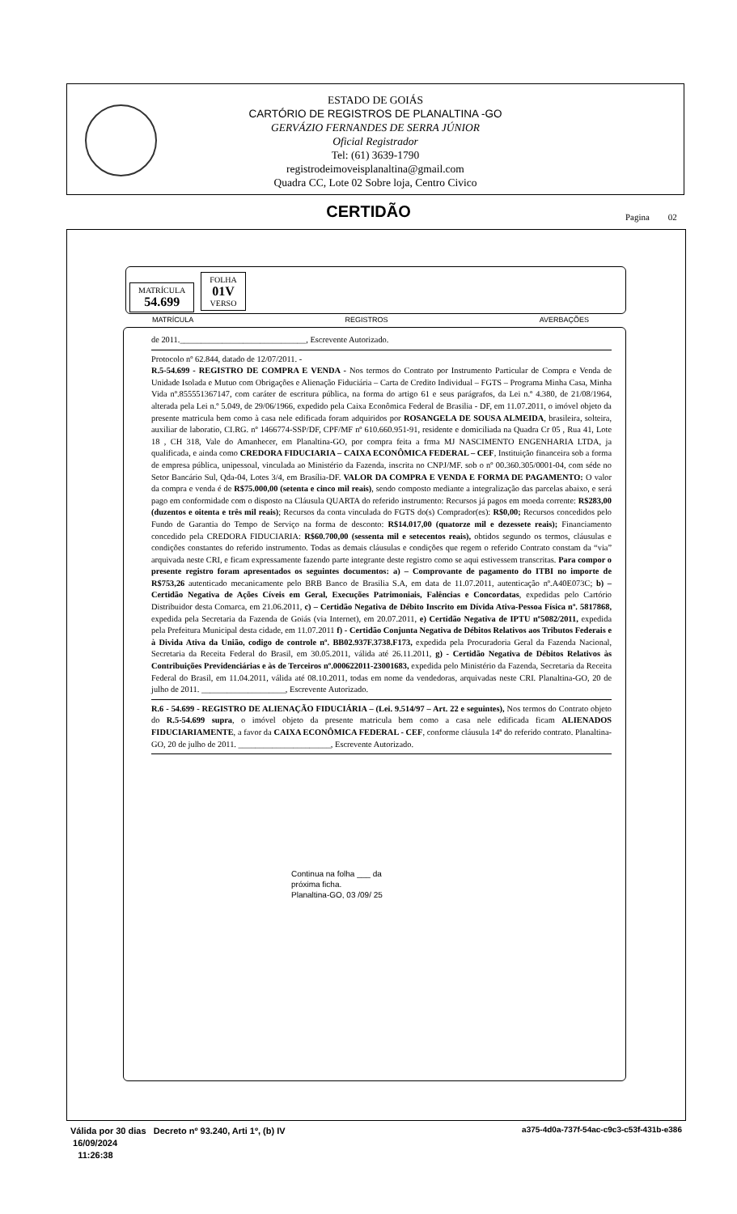ESTADO DE GOIÁS
CARTÓRIO DE REGISTROS DE PLANALTINA -GO
GERVÁZIO FERNANDES DE SERRA JÚNIOR
Oficial Registrador
Tel: (61) 3639-1790
registrodeimoveisplanaltina@gmail.com
Quadra CC, Lote 02 Sobre loja, Centro Civico
CERTIDÃO Pagina 02
MATRÍCULA
54.699 FOLHA
01V
VERSO
MATRÍCULA REGISTROS AVERBAÇÕES
de 2011.______________________________, Escrevente Autorizado.
Protocolo nº 62.844, datado de 12/07/2011. -
R.5-54.699 - REGISTRO DE COMPRA E VENDA - Nos termos do Contrato por Instrumento Particular de Compra e Venda de Unidade Isolada e Mutuo com Obrigações e Alienação Fiduciária – Carta de Credito Individual – FGTS – Programa Minha Casa, Minha Vida nº.855551367147, com caráter de escritura pública, na forma do artigo 61 e seus parágrafos, da Lei n.º 4.380, de 21/08/1964, alterada pela Lei n.º 5.049, de 29/06/1966, expedido pela Caixa Econômica Federal de Brasilia - DF, em 11.07.2011, o imóvel objeto da presente matricula bem como à casa nele edificada foram adquiridos por ROSANGELA DE SOUSA ALMEIDA, brasileira, solteira, auxiliar de laboratio, CI.RG. nº 1466774-SSP/DF, CPF/MF nº 610.660.951-91, residente e domiciliada na Quadra Cr 05 , Rua 41, Lote 18 , CH 318, Vale do Amanhecer, em Planaltina-GO, por compra feita a frma MJ NASCIMENTO ENGENHARIA LTDA, ja qualificada, e ainda como CREDORA FIDUCIARIA – CAIXA ECONÔMICA FEDERAL – CEF, Instituição financeira sob a forma de empresa pública, unipessoal, vinculada ao Ministério da Fazenda, inscrita no CNPJ/MF. sob o nº 00.360.305/0001-04, com séde no Setor Bancário Sul, Qda-04, Lotes 3/4, em Brasília-DF. VALOR DA COMPRA E VENDA E FORMA DE PAGAMENTO: O valor da compra e venda é de R$75.000,00 (setenta e cinco mil reais), sendo composto mediante a integralização das parcelas abaixo, e será pago em conformidade com o disposto na Cláusula QUARTA do referido instrumento: Recursos já pagos em moeda corrente: R$283,00 (duzentos e oitenta e três mil reais); Recursos da conta vinculada do FGTS do(s) Comprador(es): R$0,00; Recursos concedidos pelo Fundo de Garantia do Tempo de Serviço na forma de desconto: R$14.017,00 (quatorze mil e dezessete reais); Financiamento concedido pela CREDORA FIDUCIARIA: R$60.700,00 (sessenta mil e setecentos reais), obtidos segundo os termos, cláusulas e condições constantes do referido instrumento. Todas as demais cláusulas e condições que regem o referido Contrato constam da “via” arquivada neste CRI, e ficam expressamente fazendo parte integrante deste registro como se aqui estivessem transcritas. Para compor o presente registro foram apresentados os seguintes documentos: a) – Comprovante de pagamento do ITBI no importe de R$753,26 autenticado mecanicamente pelo BRB Banco de Brasilia S.A, em data de 11.07.2011, autenticação nº.A40E073C; b) – Certidão Negativa de Ações Cíveis em Geral, Execuções Patrimoniais, Falências e Concordatas, expedidas pelo Cartório Distribuidor desta Comarca, em 21.06.2011, c) – Certidão Negativa de Débito Inscrito em Dívida Ativa-Pessoa Física nº. 5817868, expedida pela Secretaria da Fazenda de Goiás (via Internet), em 20.07.2011, e) Certidão Negativa de IPTU nº5082/2011, expedida pela Prefeitura Municipal desta cidade, em 11.07.2011 f) - Certidão Conjunta Negativa de Débitos Relativos aos Tributos Federais e à Divida Ativa da União, codigo de controle nº. BB02.937F.3738.F173, expedida pela Procuradoria Geral da Fazenda Nacional, Secretaria da Receita Federal do Brasil, em 30.05.2011, válida até 26.11.2011, g) - Certidão Negativa de Débitos Relativos às Contribuições Previdenciárias e às de Terceiros nº.000622011-23001683, expedida pelo Ministério da Fazenda, Secretaria da Receita Federal do Brasil, em 11.04.2011, válida até 08.10.2011, todas em nome da vendedoras, arquivadas neste CRI. Planaltina-GO, 20 de julho de 2011. ____________________, Escrevente Autorizado.
R.6 - 54.699 - REGISTRO DE ALIENAÇÃO FIDUCIÁRIA – (Lei. 9.514/97 – Art. 22 e seguintes), Nos termos do Contrato objeto do R.5-54.699 supra, o imóvel objeto da presente matricula bem como a casa nele edificada ficam ALIENADOS FIDUCIARIAMENTE, a favor da CAIXA ECONÔMICA FEDERAL - CEF, conforme cláusula 14ª do referido contrato. Planaltina-GO, 20 de julho de 2011. ______________________, Escrevente Autorizado.
Continua na folha ___ da
próxima ficha.
Planaltina-GO, 03 /09/ 25
Válida por 30 dias Decreto nº 93.240, Arti 1º, (b) IV
16/09/2024
11:26:38
a375-4d0a-737f-54ac-c9c3-c53f-431b-e386